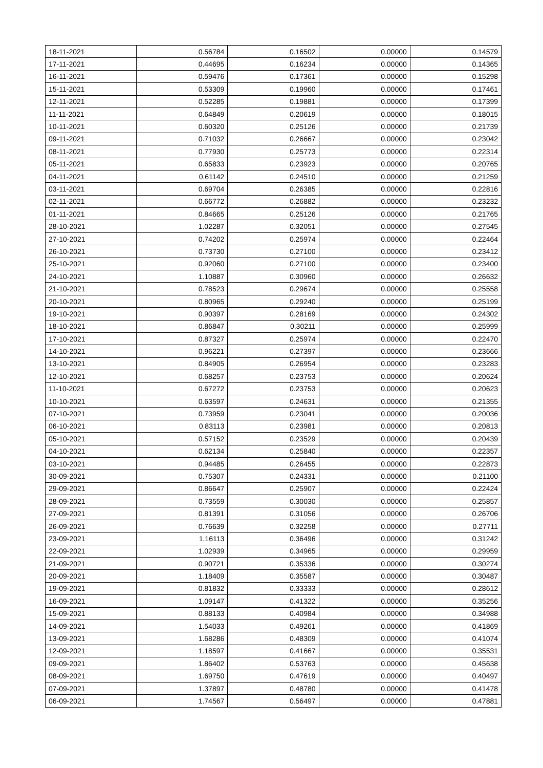| 18-11-2021 | 0.56784 | 0.16502 | 0.00000 | 0.14579 |
| 17-11-2021 | 0.44695 | 0.16234 | 0.00000 | 0.14365 |
| 16-11-2021 | 0.59476 | 0.17361 | 0.00000 | 0.15298 |
| 15-11-2021 | 0.53309 | 0.19960 | 0.00000 | 0.17461 |
| 12-11-2021 | 0.52285 | 0.19881 | 0.00000 | 0.17399 |
| 11-11-2021 | 0.64849 | 0.20619 | 0.00000 | 0.18015 |
| 10-11-2021 | 0.60320 | 0.25126 | 0.00000 | 0.21739 |
| 09-11-2021 | 0.71032 | 0.26667 | 0.00000 | 0.23042 |
| 08-11-2021 | 0.77930 | 0.25773 | 0.00000 | 0.22314 |
| 05-11-2021 | 0.65833 | 0.23923 | 0.00000 | 0.20765 |
| 04-11-2021 | 0.61142 | 0.24510 | 0.00000 | 0.21259 |
| 03-11-2021 | 0.69704 | 0.26385 | 0.00000 | 0.22816 |
| 02-11-2021 | 0.66772 | 0.26882 | 0.00000 | 0.23232 |
| 01-11-2021 | 0.84665 | 0.25126 | 0.00000 | 0.21765 |
| 28-10-2021 | 1.02287 | 0.32051 | 0.00000 | 0.27545 |
| 27-10-2021 | 0.74202 | 0.25974 | 0.00000 | 0.22464 |
| 26-10-2021 | 0.73730 | 0.27100 | 0.00000 | 0.23412 |
| 25-10-2021 | 0.92060 | 0.27100 | 0.00000 | 0.23400 |
| 24-10-2021 | 1.10887 | 0.30960 | 0.00000 | 0.26632 |
| 21-10-2021 | 0.78523 | 0.29674 | 0.00000 | 0.25558 |
| 20-10-2021 | 0.80965 | 0.29240 | 0.00000 | 0.25199 |
| 19-10-2021 | 0.90397 | 0.28169 | 0.00000 | 0.24302 |
| 18-10-2021 | 0.86847 | 0.30211 | 0.00000 | 0.25999 |
| 17-10-2021 | 0.87327 | 0.25974 | 0.00000 | 0.22470 |
| 14-10-2021 | 0.96221 | 0.27397 | 0.00000 | 0.23666 |
| 13-10-2021 | 0.84905 | 0.26954 | 0.00000 | 0.23283 |
| 12-10-2021 | 0.68257 | 0.23753 | 0.00000 | 0.20624 |
| 11-10-2021 | 0.67272 | 0.23753 | 0.00000 | 0.20623 |
| 10-10-2021 | 0.63597 | 0.24631 | 0.00000 | 0.21355 |
| 07-10-2021 | 0.73959 | 0.23041 | 0.00000 | 0.20036 |
| 06-10-2021 | 0.83113 | 0.23981 | 0.00000 | 0.20813 |
| 05-10-2021 | 0.57152 | 0.23529 | 0.00000 | 0.20439 |
| 04-10-2021 | 0.62134 | 0.25840 | 0.00000 | 0.22357 |
| 03-10-2021 | 0.94485 | 0.26455 | 0.00000 | 0.22873 |
| 30-09-2021 | 0.75307 | 0.24331 | 0.00000 | 0.21100 |
| 29-09-2021 | 0.86647 | 0.25907 | 0.00000 | 0.22424 |
| 28-09-2021 | 0.73559 | 0.30030 | 0.00000 | 0.25857 |
| 27-09-2021 | 0.81391 | 0.31056 | 0.00000 | 0.26706 |
| 26-09-2021 | 0.76639 | 0.32258 | 0.00000 | 0.27711 |
| 23-09-2021 | 1.16113 | 0.36496 | 0.00000 | 0.31242 |
| 22-09-2021 | 1.02939 | 0.34965 | 0.00000 | 0.29959 |
| 21-09-2021 | 0.90721 | 0.35336 | 0.00000 | 0.30274 |
| 20-09-2021 | 1.18409 | 0.35587 | 0.00000 | 0.30487 |
| 19-09-2021 | 0.81832 | 0.33333 | 0.00000 | 0.28612 |
| 16-09-2021 | 1.09147 | 0.41322 | 0.00000 | 0.35256 |
| 15-09-2021 | 0.88133 | 0.40984 | 0.00000 | 0.34988 |
| 14-09-2021 | 1.54033 | 0.49261 | 0.00000 | 0.41869 |
| 13-09-2021 | 1.68286 | 0.48309 | 0.00000 | 0.41074 |
| 12-09-2021 | 1.18597 | 0.41667 | 0.00000 | 0.35531 |
| 09-09-2021 | 1.86402 | 0.53763 | 0.00000 | 0.45638 |
| 08-09-2021 | 1.69750 | 0.47619 | 0.00000 | 0.40497 |
| 07-09-2021 | 1.37897 | 0.48780 | 0.00000 | 0.41478 |
| 06-09-2021 | 1.74567 | 0.56497 | 0.00000 | 0.47881 |